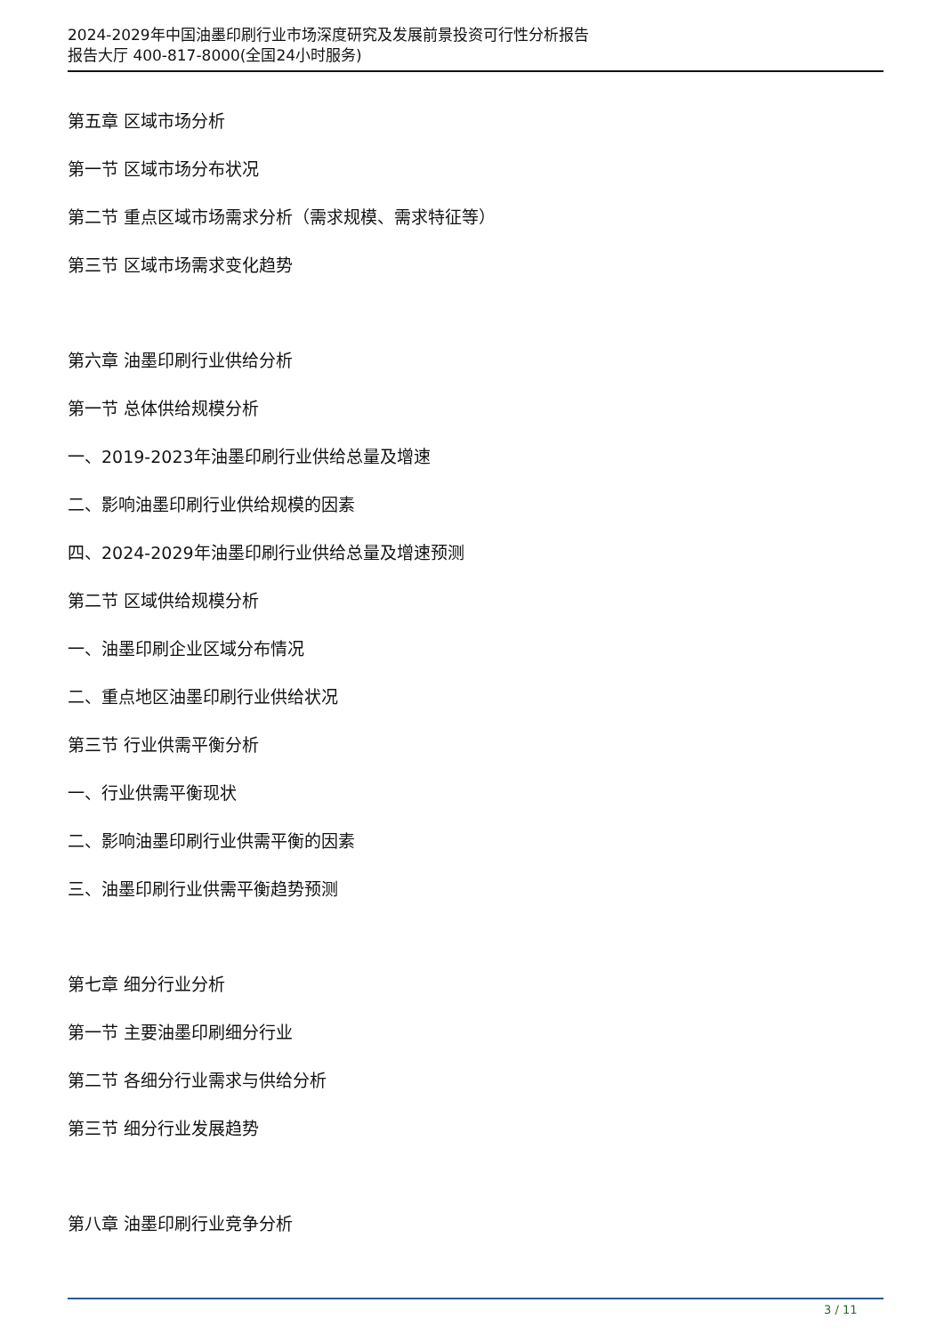2024-2029年中国油墨印刷行业市场深度研究及发展前景投资可行性分析报告
报告大厅 400-817-8000(全国24小时服务)
第五章 区域市场分析
第一节 区域市场分布状况
第二节 重点区域市场需求分析（需求规模、需求特征等）
第三节 区域市场需求变化趋势
第六章 油墨印刷行业供给分析
第一节 总体供给规模分析
一、2019-2023年油墨印刷行业供给总量及增速
二、影响油墨印刷行业供给规模的因素
四、2024-2029年油墨印刷行业供给总量及增速预测
第二节 区域供给规模分析
一、油墨印刷企业区域分布情况
二、重点地区油墨印刷行业供给状况
第三节 行业供需平衡分析
一、行业供需平衡现状
二、影响油墨印刷行业供需平衡的因素
三、油墨印刷行业供需平衡趋势预测
第七章 细分行业分析
第一节 主要油墨印刷细分行业
第二节 各细分行业需求与供给分析
第三节 细分行业发展趋势
第八章 油墨印刷行业竞争分析
3 / 11